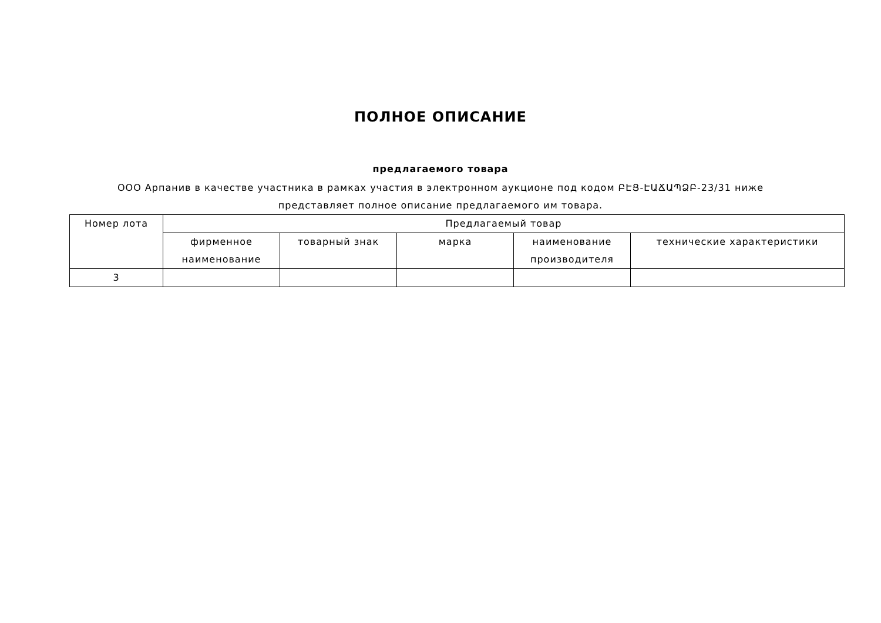ПОЛНОЕ ОПИСАНИЕ
предлагаемого товара
ООО Арпанив в качестве участника в рамках участия в электронном аукционе под кодом ԲԷՑ-ԷԱՃԱՊՁԲ-23/31 ниже представляет полное описание предлагаемого им товара.
| Номер лота | Предлагаемый товар | | | | |
| --- | --- | --- | --- | --- | --- |
| | фирменное наименование | товарный знак | марка | наименование производителя | технические характеристики |
| 3 | | | | | |